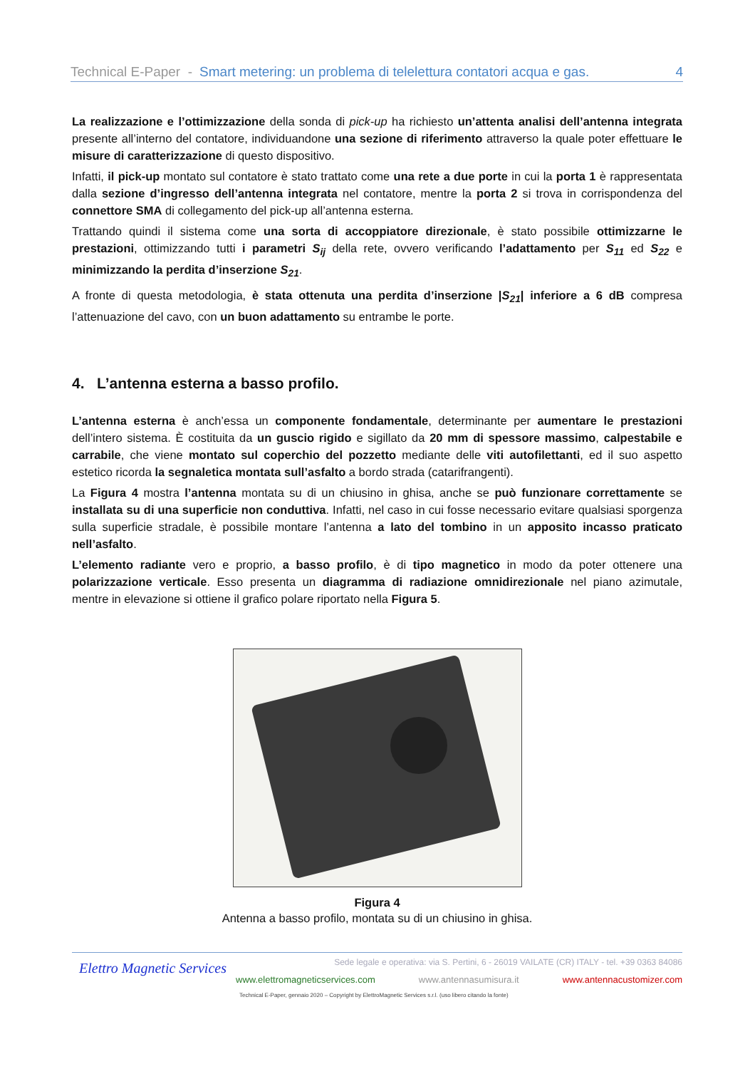Technical E-Paper - Smart metering: un problema di telelettura contatori acqua e gas. 4
La realizzazione e l’ottimizzazione della sonda di pick-up ha richiesto un’attenta analisi dell’antenna integrata presente all’interno del contatore, individuandone una sezione di riferimento attraverso la quale poter effettuare le misure di caratterizzazione di questo dispositivo.
Infatti, il pick-up montato sul contatore è stato trattato come una rete a due porte in cui la porta 1 è rappresentata dalla sezione d’ingresso dell’antenna integrata nel contatore, mentre la porta 2 si trova in corrispondenza del connettore SMA di collegamento del pick-up all’antenna esterna.
Trattando quindi il sistema come una sorta di accoppiatore direzionale, è stato possibile ottimizzarne le prestazioni, ottimizzando tutti i parametri S<sub>ij</sub> della rete, ovvero verificando l’adattamento per S<sub>11</sub> ed S<sub>22</sub> e minimizzando la perdita d’inserzione S<sub>21</sub>.
A fronte di questa metodologia, è stata ottenuta una perdita d’inserzione |S<sub>21</sub>| inferiore a 6 dB compresa l’attenuazione del cavo, con un buon adattamento su entrambe le porte.
4. L’antenna esterna a basso profilo.
L’antenna esterna è anch’essa un componente fondamentale, determinante per aumentare le prestazioni dell’intero sistema. È costituita da un guscio rigido e sigillato da 20 mm di spessore massimo, calpestabile e carrabile, che viene montato sul coperchio del pozzetto mediante delle viti autofilettanti, ed il suo aspetto estetico ricorda la segnaletica montata sull’asfalto a bordo strada (catarifrangenti).
La Figura 4 mostra l’antenna montata su di un chiusino in ghisa, anche se può funzionare correttamente se installata su di una superficie non conduttiva. Infatti, nel caso in cui fosse necessario evitare qualsiasi sporgenza sulla superficie stradale, è possibile montare l’antenna a lato del tombino in un apposito incasso praticato nell’asfalto.
L’elemento radiante vero e proprio, a basso profilo, è di tipo magnetico in modo da poter ottenere una polarizzazione verticale. Esso presenta un diagramma di radiazione omnidirezionale nel piano azimutale, mentre in elevazione si ottiene il grafico polare riportato nella Figura 5.
Figura 4
Antenna a basso profilo, montata su di un chiusino in ghisa.
Elettro Magnetic Services
Sede legale e operativa: via S. Pertini, 6 - 26019 VAILATE (CR) ITALY - tel. +39 0363 84086
www.elettromagneticservices.com www.antennasumisura.it www.antennacustomizer.com
Technical E-Paper, gennaio 2020 – Copyright by ElettroMagnetic Services s.r.l. (uso libero citando la fonte)